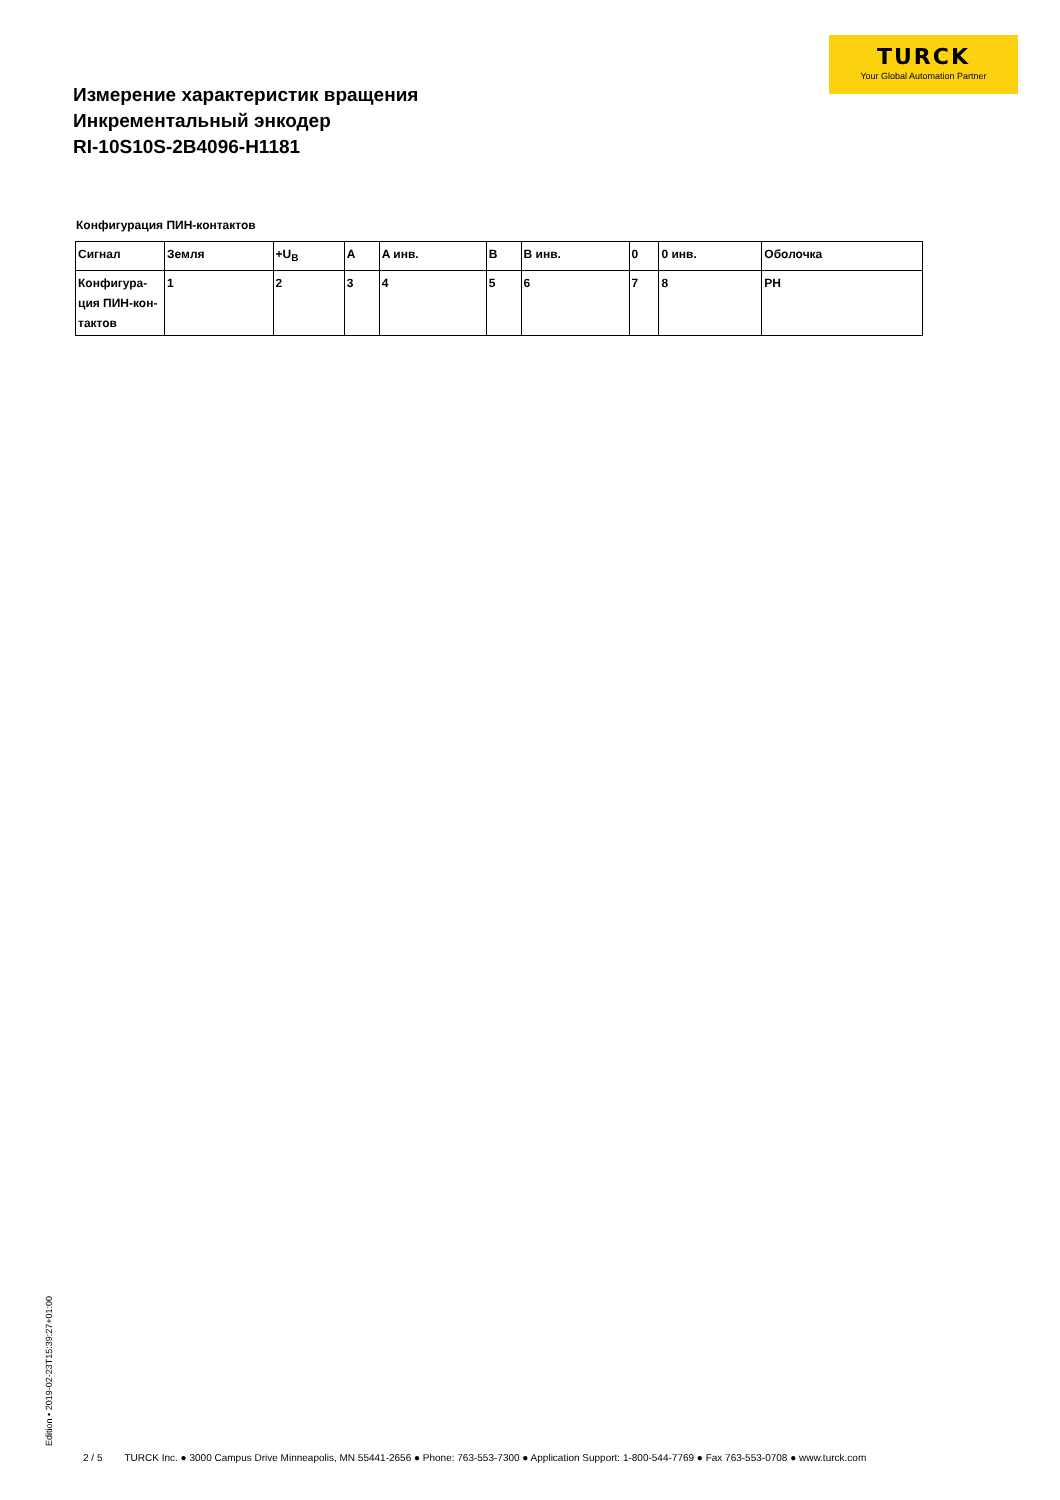TURCK
Your Global Automation Partner
Измерение характеристик вращения
Инкрементальный энкодер
RI-10S10S-2B4096-H1181
Конфигурация ПИН-контактов
| Сигнал | Земля | +U<sub>B</sub> | A | A инв. | B | B инв. | 0 | 0 инв. | Оболочка |
| --- | --- | --- | --- | --- | --- | --- | --- | --- | --- |
| Конфигура- ция ПИН-кон- тактов | 1 | 2 | 3 | 4 | 5 | 6 | 7 | 8 | PH |
Edition • 2019-02-23T15:39:27+01:00
2 / 5 TURCK Inc. ● 3000 Campus Drive Minneapolis, MN 55441-2656 ● Phone: 763-553-7300 ● Application Support: 1-800-544-7769 ● Fax 763-553-0708 ● www.turck.com